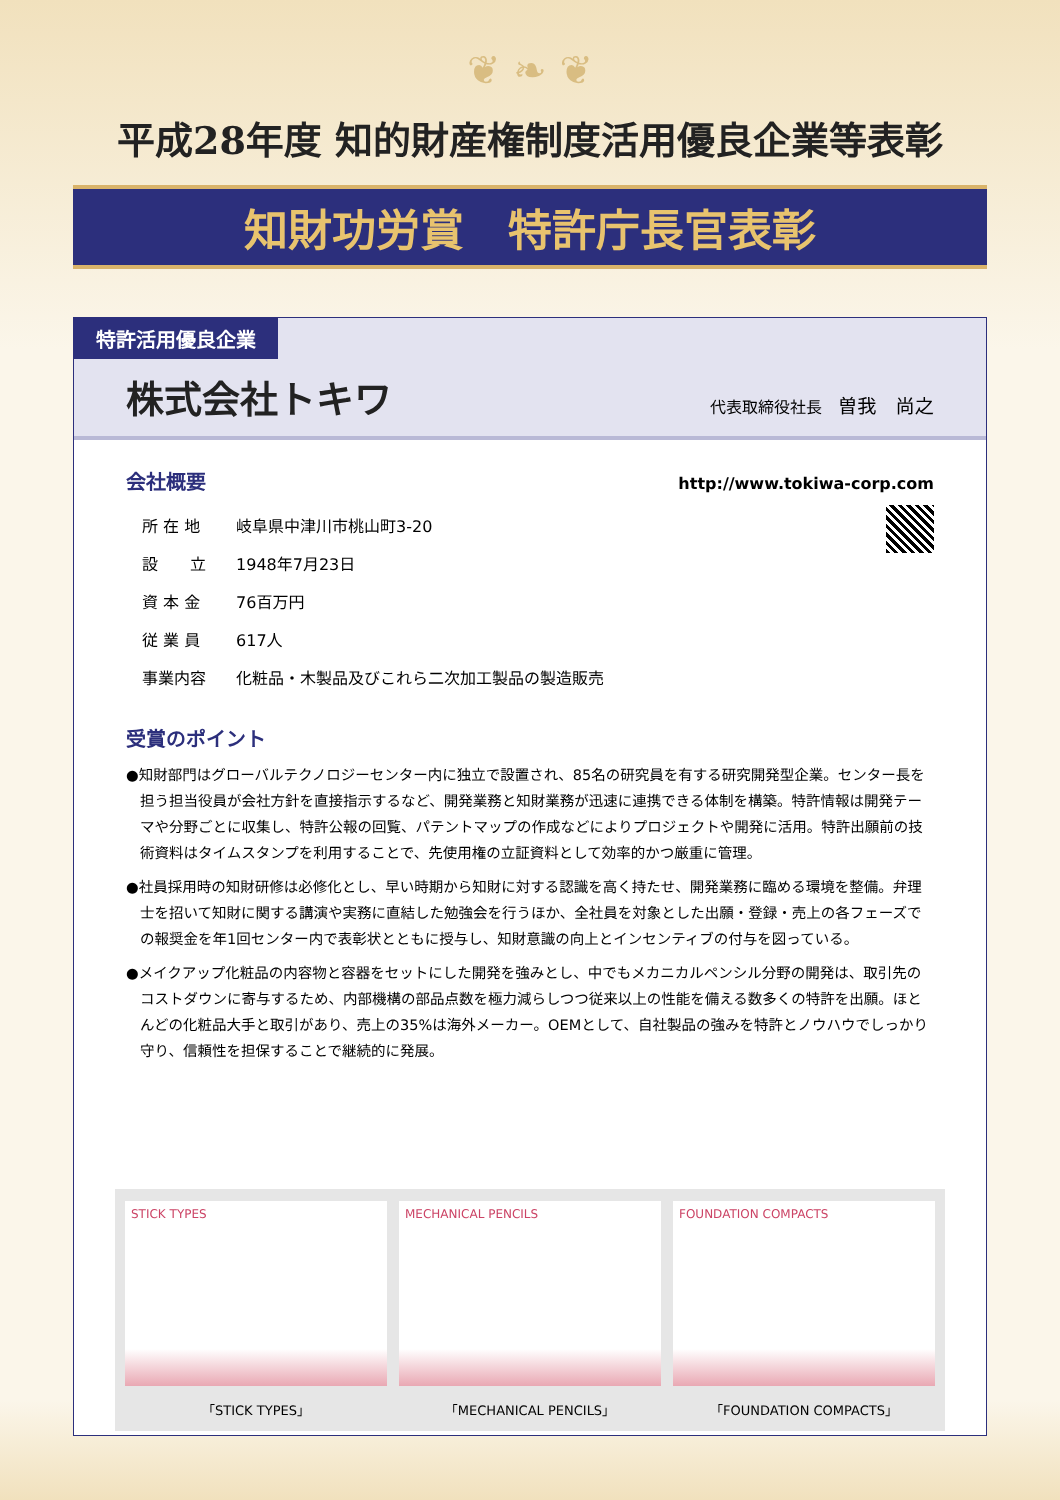❦ ❧ ❦
平成28年度 知的財産権制度活用優良企業等表彰
知財功労賞　特許庁長官表彰
特許活用優良企業
株式会社トキワ 代表取締役社長　曽我　尚之
会社概要
http://www.tokiwa-corp.com
| 所 在 地 | 岐阜県中津川市桃山町3-20 |
| 設 立 | 1948年7月23日 |
| 資 本 金 | 76百万円 |
| 従 業 員 | 617人 |
| 事業内容 | 化粧品・木製品及びこれら二次加工製品の製造販売 |
受賞のポイント
●知財部門はグローバルテクノロジーセンター内に独立で設置され、85名の研究員を有する研究開発型企業。センター長を担う担当役員が会社方針を直接指示するなど、開発業務と知財業務が迅速に連携できる体制を構築。特許情報は開発テーマや分野ごとに収集し、特許公報の回覧、パテントマップの作成などによりプロジェクトや開発に活用。特許出願前の技術資料はタイムスタンプを利用することで、先使用権の立証資料として効率的かつ厳重に管理。
●社員採用時の知財研修は必修化とし、早い時期から知財に対する認識を高く持たせ、開発業務に臨める環境を整備。弁理士を招いて知財に関する講演や実務に直結した勉強会を行うほか、全社員を対象とした出願・登録・売上の各フェーズでの報奨金を年1回センター内で表彰状とともに授与し、知財意識の向上とインセンティブの付与を図っている。
●メイクアップ化粧品の内容物と容器をセットにした開発を強みとし、中でもメカニカルペンシル分野の開発は、取引先のコストダウンに寄与するため、内部機構の部品点数を極力減らしつつ従来以上の性能を備える数多くの特許を出願。ほとんどの化粧品大手と取引があり、売上の35%は海外メーカー。OEMとして、自社製品の強みを特許とノウハウでしっかり守り、信頼性を担保することで継続的に発展。
STICK TYPES
「STICK TYPES」
MECHANICAL PENCILS
「MECHANICAL PENCILS」
FOUNDATION COMPACTS
「FOUNDATION COMPACTS」